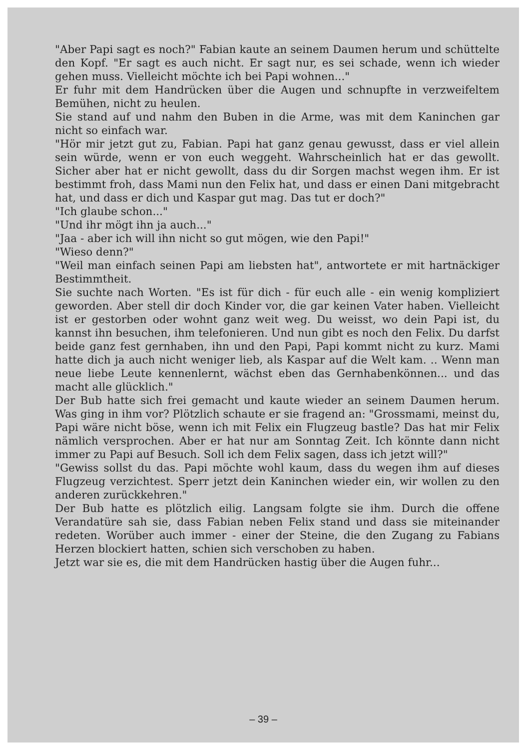"Aber Papi sagt es noch?" Fabian kaute an seinem Daumen herum und schüttelte den Kopf. "Er sagt es auch nicht. Er sagt nur, es sei schade, wenn ich wieder gehen muss. Vielleicht möchte ich bei Papi wohnen..."
Er fuhr mit dem Handrücken über die Augen und schnupfte in verzweifeltem Bemühen, nicht zu heulen.
Sie stand auf und nahm den Buben in die Arme, was mit dem Kaninchen gar nicht so einfach war.
"Hör mir jetzt gut zu, Fabian. Papi hat ganz genau gewusst, dass er viel allein sein würde, wenn er von euch weggeht. Wahrscheinlich hat er das gewollt. Sicher aber hat er nicht gewollt, dass du dir Sorgen machst wegen ihm. Er ist bestimmt froh, dass Mami nun den Felix hat, und dass er einen Dani mitgebracht hat, und dass er dich und Kaspar gut mag. Das tut er doch?"
"Ich glaube schon..."
"Und ihr mögt ihn ja auch..."
"Jaa - aber ich will ihn nicht so gut mögen, wie den Papi!"
"Wieso denn?"
"Weil man einfach seinen Papi am liebsten hat", antwortete er mit hartnäckiger Bestimmtheit.
Sie suchte nach Worten. "Es ist für dich - für euch alle - ein wenig kompliziert geworden. Aber stell dir doch Kinder vor, die gar keinen Vater haben. Vielleicht ist er gestorben oder wohnt ganz weit weg. Du weisst, wo dein Papi ist, du kannst ihn besuchen, ihm telefonieren. Und nun gibt es noch den Felix. Du darfst beide ganz fest gernhaben, ihn und den Papi, Papi kommt nicht zu kurz. Mami hatte dich ja auch nicht weniger lieb, als Kaspar auf die Welt kam. .. Wenn man neue liebe Leute kennenlernt, wächst eben das Gernhabenkönnen... und das macht alle glücklich."
Der Bub hatte sich frei gemacht und kaute wieder an seinem Daumen herum. Was ging in ihm vor? Plötzlich schaute er sie fragend an: "Grossmami, meinst du, Papi wäre nicht böse, wenn ich mit Felix ein Flugzeug bastle? Das hat mir Felix nämlich versprochen. Aber er hat nur am Sonntag Zeit. Ich könnte dann nicht immer zu Papi auf Besuch. Soll ich dem Felix sagen, dass ich jetzt will?"
"Gewiss sollst du das. Papi möchte wohl kaum, dass du wegen ihm auf dieses Flugzeug verzichtest. Sperr jetzt dein Kaninchen wieder ein, wir wollen zu den anderen zurückkehren."
Der Bub hatte es plötzlich eilig. Langsam folgte sie ihm. Durch die offene Verandatüre sah sie, dass Fabian neben Felix stand und dass sie miteinander redeten. Worüber auch immer - einer der Steine, die den Zugang zu Fabians Herzen blockiert hatten, schien sich verschoben zu haben.
Jetzt war sie es, die mit dem Handrücken hastig über die Augen fuhr...
– 39 –